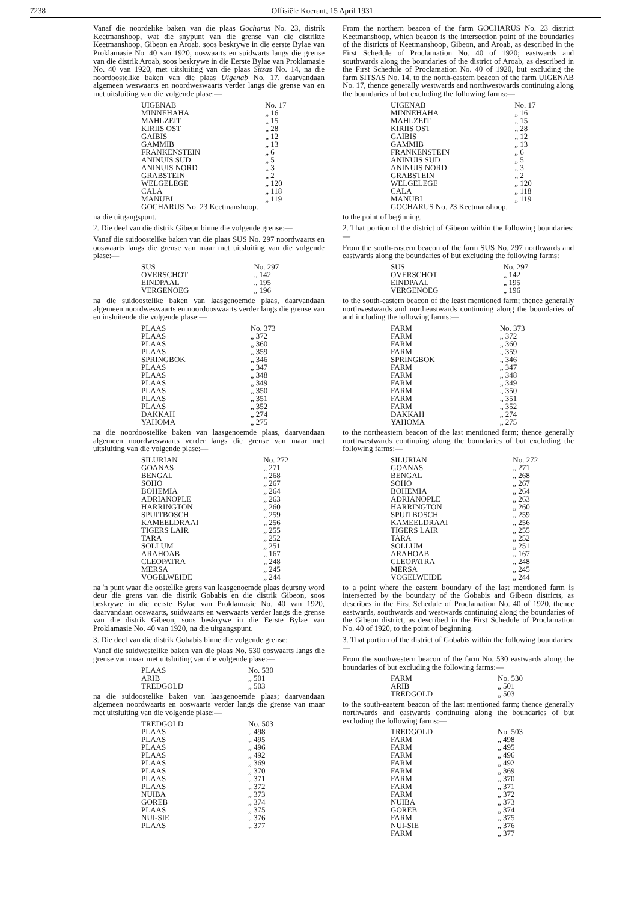7238 Offisiële Koerant, 15 April 1931.
Vanaf die noordelike baken van die plaas Gocharus No. 23, distrik Keetmanshoop, wat die snypunt van die grense van die distrikte Keetmanshoop, Gibeon en Aroab, soos beskrywe in die eerste Bylae van Proklamasie No. 40 van 1920, ooswaarts en suidwarts langs die grense van die distrik Aroab, soos beskrywe in die Eerste Bylae van Proklamasie No. 40 van 1920, met uitsluiting van die plaas Sitsas No. 14, na die noordoostelike baken van die plaas Uigenab No. 17, daarvandaan algemeen weswaarts en noordweswaarts verder langs die grense van en met uitsluiting van die volgende plase:—
| UIGENAB | No. 17 |
| MINNEHAHA | „ 16 |
| MAHLZEIT | „ 15 |
| KIRIIS OST | „ 28 |
| GAIBIS | „ 12 |
| GAMMIB | „ 13 |
| FRANKENSTEIN | „ 6 |
| ANINUIS SUD | „ 5 |
| ANINUIS NORD | „ 3 |
| GRABSTEIN | „ 2 |
| WELGELEGE | „ 120 |
| CALA | „ 118 |
| MANUBI | „ 119 |
| GOCHARUS No. 23 Keetmanshoop. | |
na die uitgangspunt.
2. Die deel van die distrik Gibeon binne die volgende grense:—
Vanaf die suidoostelike baken van die plaas SUS No. 297 noordwaarts en ooswaarts langs die grense van maar met uitsluiting van die volgende plase:—
| SUS | No. 297 |
| OVERSCHOT | „ 142 |
| EINDPAAL | „ 195 |
| VERGENOEG | „ 196 |
na die suidoostelike baken van laasgenoemde plaas, daarvandaan algemeen noordweswaarts en noordooswaarts verder langs die grense van en insluitende die volgende plase:—
| PLAAS | No. 373 |
| PLAAS | „ 372 |
| PLAAS | „ 360 |
| PLAAS | „ 359 |
| SPRINGBOK | „ 346 |
| PLAAS | „ 347 |
| PLAAS | „ 348 |
| PLAAS | „ 349 |
| PLAAS | „ 350 |
| PLAAS | „ 351 |
| PLAAS | „ 352 |
| DAKKAH | „ 274 |
| YAHOMA | „ 275 |
na die noordoostelike baken van laasgenoemde plaas, daarvandaan algemeen noordweswaarts verder langs die grense van maar met uitsluiting van die volgende plase:—
| SILURIAN | No. 272 |
| GOANAS | „ 271 |
| BENGAL | „ 268 |
| SOHO | „ 267 |
| BOHEMIA | „ 264 |
| ADRIANOPLE | „ 263 |
| HARRINGTON | „ 260 |
| SPUITBOSCH | „ 259 |
| KAMEELDRAAI | „ 256 |
| TIGERS LAIR | „ 255 |
| TARA | „ 252 |
| SOLLUM | „ 251 |
| ARAHOAB | „ 167 |
| CLEOPATRA | „ 248 |
| MERSA | „ 245 |
| VOGELWEIDE | „ 244 |
na 'n punt waar die oostelike grens van laasgenoemde plaas deursny word deur die grens van die distrik Gobabis en die distrik Gibeon, soos beskrywe in die eerste Bylae van Proklamasie No. 40 van 1920, daarvandaan ooswaarts, suidwaarts en weswaarts verder langs die grense van die distrik Gibeon, soos beskrywe in die Eerste Bylae van Proklamasie No. 40 van 1920, na die uitgangspunt.
3. Die deel van die distrik Gobabis binne die volgende grense:
Vanaf die suidwestelike baken van die plaas No. 530 ooswaarts langs die grense van maar met uitsluiting van die volgende plase:—
| PLAAS | No. 530 |
| ARIB | „ 501 |
| TREDGOLD | „ 503 |
na die suidoostelike baken van laasgenoemde plaas; daarvandaan algemeen noordwaarts en ooswaarts verder langs die grense van maar met uitsluiting van die volgende plase:—
| TREDGOLD | No. 503 |
| PLAAS | „ 498 |
| PLAAS | „ 495 |
| PLAAS | „ 496 |
| PLAAS | „ 492 |
| PLAAS | „ 369 |
| PLAAS | „ 370 |
| PLAAS | „ 371 |
| PLAAS | „ 372 |
| NUIBA | „ 373 |
| GOREB | „ 374 |
| PLAAS | „ 375 |
| NUI-SIE | „ 376 |
| PLAAS | „ 377 |
From the northern beacon of the farm GOCHARUS No. 23 district Keetmanshoop, which beacon is the intersection point of the boundaries of the districts of Keetmanshoop, Gibeon, and Aroab, as described in the First Schedule of Proclamation No. 40 of 1920; eastwards and southwards along the boundaries of the district of Aroab, as described in the First Schedule of Proclamation No. 40 of 1920, but excluding the farm SITSAS No. 14, to the north-eastern beacon of the farm UIGENAB No. 17, thence generally westwards and northwestwards continuing along the boundaries of but excluding the following farms:—
| UIGENAB | No. 17 |
| MINNEHAHA | „ 16 |
| MAHLZEIT | „ 15 |
| KIRIIS OST | „ 28 |
| GAIBIS | „ 12 |
| GAMMIB | „ 13 |
| FRANKENSTEIN | „ 6 |
| ANINUIS SUD | „ 5 |
| ANINUIS NORD | „ 3 |
| GRABSTEIN | „ 2 |
| WELGELEGE | „ 120 |
| CALA | „ 118 |
| MANUBI | „ 119 |
| GOCHARUS No. 23 Keetmanshoop. | |
to the point of beginning.
2. That portion of the district of Gibeon within the following boundaries:—
From the south-eastern beacon of the farm SUS No. 297 northwards and eastwards along the boundaries of but excluding the following farms:
| SUS | No. 297 |
| OVERSCHOT | „ 142 |
| EINDPAAL | „ 195 |
| VERGENOEG | „ 196 |
to the south-eastern beacon of the least mentioned farm; thence generally northwestwards and northeastwards continuing along the boundaries of and including the following farms:—
| FARM | No. 373 |
| FARM | „ 372 |
| FARM | „ 360 |
| FARM | „ 359 |
| SPRINGBOK | „ 346 |
| FARM | „ 347 |
| FARM | „ 348 |
| FARM | „ 349 |
| FARM | „ 350 |
| FARM | „ 351 |
| FARM | „ 352 |
| DAKKAH | „ 274 |
| YAHOMA | „ 275 |
to the northeastern beacon of the last mentioned farm; thence generally northwestwards continuing along the boundaries of but excluding the following farms:—
| SILURIAN | No. 272 |
| GOANAS | „ 271 |
| BENGAL | „ 268 |
| SOHO | „ 267 |
| BOHEMIA | „ 264 |
| ADRIANOPLE | „ 263 |
| HARRINGTON | „ 260 |
| SPUITBOSCH | „ 259 |
| KAMEELDRAAI | „ 256 |
| TIGERS LAIR | „ 255 |
| TARA | „ 252 |
| SOLLUM | „ 251 |
| ARAHOAB | „ 167 |
| CLEOPATRA | „ 248 |
| MERSA | „ 245 |
| VOGELWEIDE | „ 244 |
to a point where the eastern boundary of the last mentioned farm is intersected by the boundary of the Gobabis and Gibeon districts, as describes in the First Schedule of Proclamation No. 40 of 1920, thence eastwards, southwards and westwards continuing along the boundaries of the Gibeon district, as described in the First Schedule of Proclamation No. 40 of 1920, to the point of beginning.
3. That portion of the district of Gobabis within the following boundaries:—
From the southwestern beacon of the farm No. 530 eastwards along the boundaries of but excluding the following farms:—
| FARM | No. 530 |
| ARIB | „ 501 |
| TREDGOLD | „ 503 |
to the south-eastern beacon of the last mentioned farm; thence generally northwards and eastwards continuing along the boundaries of but excluding the following farms:—
| TREDGOLD | No. 503 |
| FARM | „ 498 |
| FARM | „ 495 |
| FARM | „ 496 |
| FARM | „ 492 |
| FARM | „ 369 |
| FARM | „ 370 |
| FARM | „ 371 |
| FARM | „ 372 |
| NUIBA | „ 373 |
| GOREB | „ 374 |
| FARM | „ 375 |
| NUI-SIE | „ 376 |
| FARM | „ 377 |